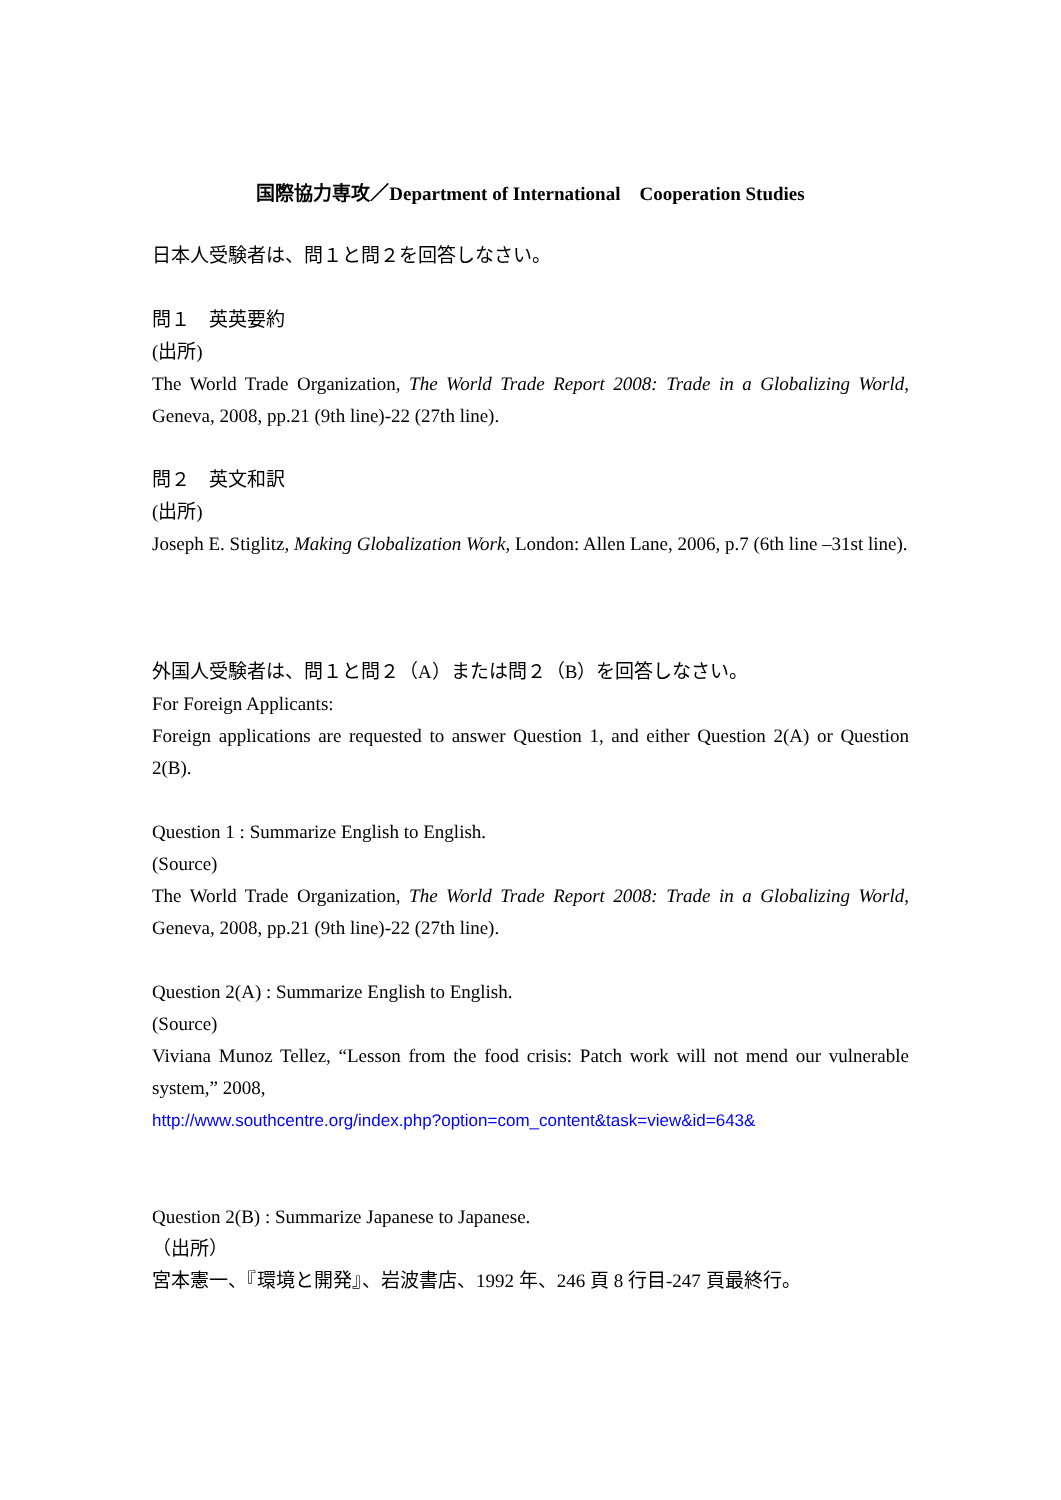国際協力専攻／Department of International　Cooperation Studies
日本人受験者は、問１と問２を回答しなさい。
問１　英英要約
(出所)
The World Trade Organization, The World Trade Report 2008: Trade in a Globalizing World, Geneva, 2008, pp.21 (9th line)-22 (27th line).
問２　英文和訳
(出所)
Joseph E. Stiglitz, Making Globalization Work, London: Allen Lane, 2006, p.7 (6th line –31st line).
外国人受験者は、問１と問２（A）または問２（B）を回答しなさい。
For Foreign Applicants:
Foreign applications are requested to answer Question 1, and either Question 2(A) or Question 2(B).
Question 1 : Summarize English to English.
(Source)
The World Trade Organization, The World Trade Report 2008: Trade in a Globalizing World, Geneva, 2008, pp.21 (9th line)-22 (27th line).
Question 2(A) : Summarize English to English.
(Source)
Viviana Munoz Tellez, “Lesson from the food crisis: Patch work will not mend our vulnerable system,” 2008,
http://www.southcentre.org/index.php?option=com_content&task=view&id=643&
Question 2(B) : Summarize Japanese to Japanese.
（出所）
宮本憲一、『環境と開発』、岩波書店、1992 年、246 頁 8 行目-247 頁最終行。